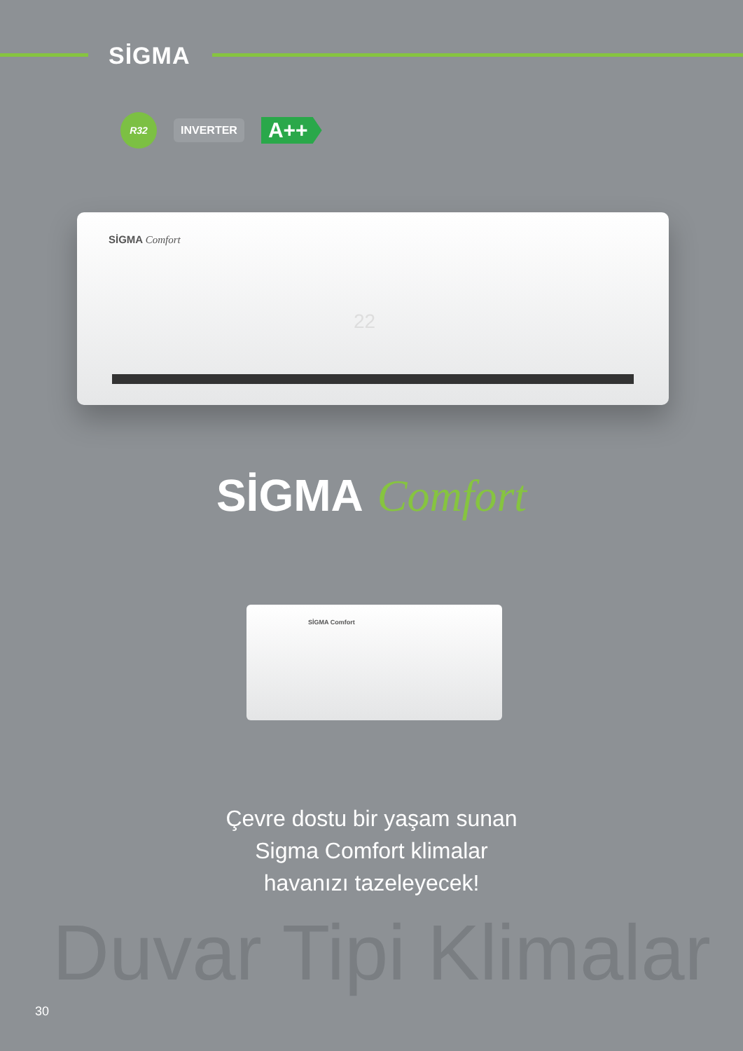SİGMA
R32
INVERTER
A++
SİGMA Comfort
22
SİGMA Comfort
SİGMA Comfort
Çevre dostu bir yaşam sunan
Sigma Comfort klimalar
havanızı tazeleyecek!
Duvar Tipi Klimalar
30